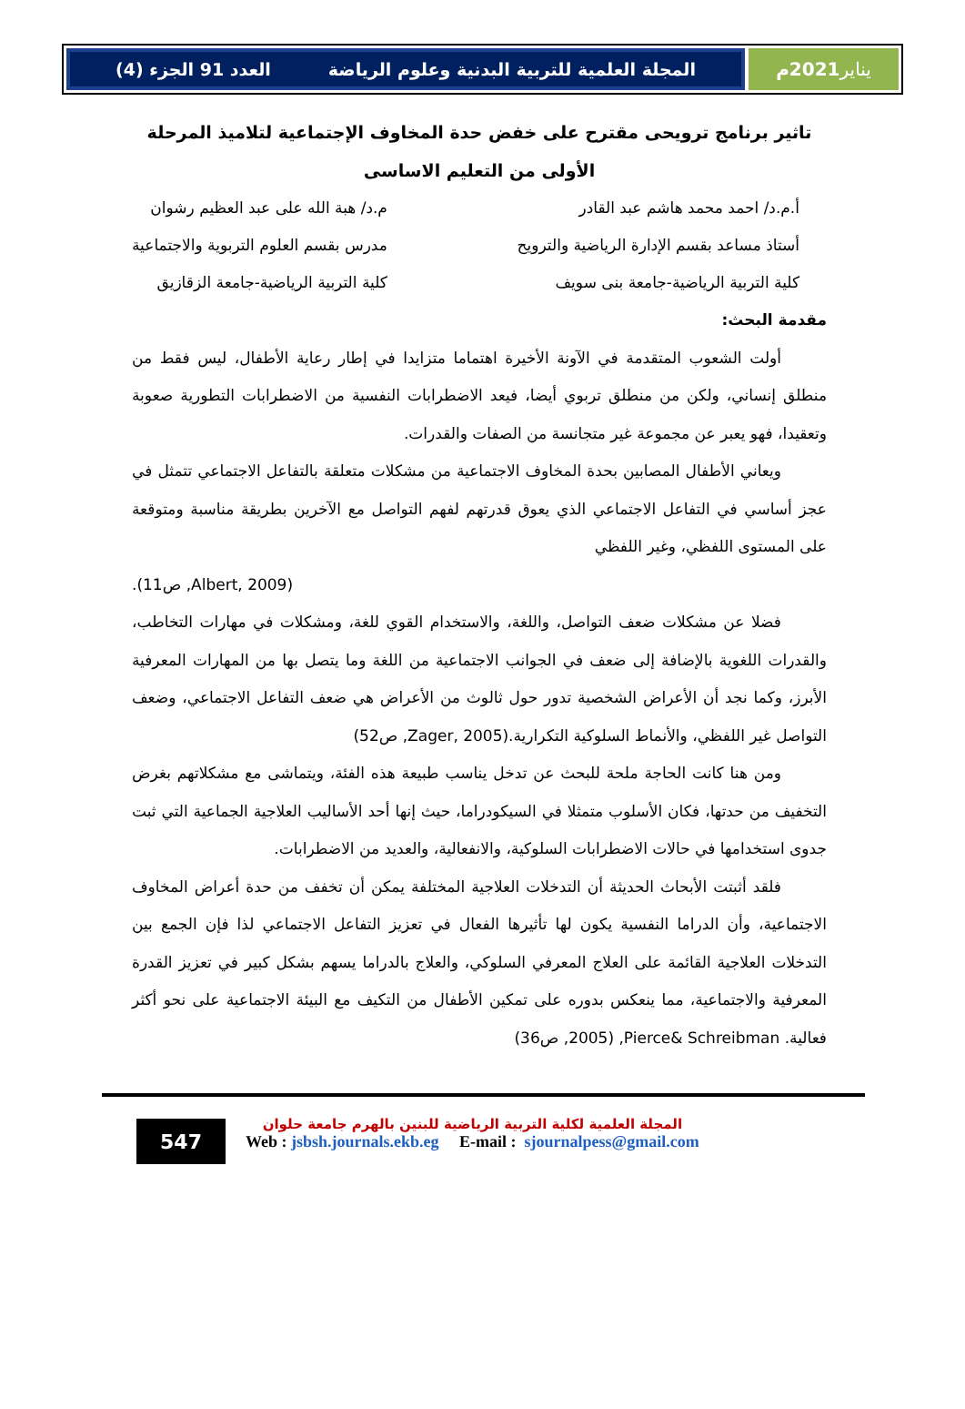يناير 2021م المجلة العلمية للتربية البدنية وعلوم الرياضة العدد 91 الجزء (4)
تاثير برنامج ترويحى مقترح على خفض حدة المخاوف الإجتماعية لتلاميذ المرحلة الأولى من التعليم الاساسى
أ.م.د/ احمد محمد هاشم عبد القادر
أستاذ مساعد بقسم الإدارة الرياضية والترويح
كلية التربية الرياضية-جامعة بنى سويف
م.د/ هبة الله على عبد العظيم رشوان
مدرس بقسم العلوم التربوية والاجتماعية
كلية التربية الرياضية-جامعة الزقازيق
مقدمة البحث:
أولت الشعوب المتقدمة في الآونة الأخيرة اهتماما متزايدا في إطار رعاية الأطفال، ليس فقط من منطلق إنساني، ولكن من منطلق تربوي أيضا، فيعد الاضطرابات النفسية من الاضطرابات التطورية صعوبة وتعقيدا، فهو يعبر عن مجموعة غير متجانسة من الصفات والقدرات.
ويعاني الأطفال المصابين بحدة المخاوف الاجتماعية من مشكلات متعلقة بالتفاعل الاجتماعي تتمثل في عجز أساسي في التفاعل الاجتماعي الذي يعوق قدرتهم لفهم التواصل مع الآخرين بطريقة مناسبة ومتوقعة على المستوى اللفظي، وغير اللفظي
(Albert, 2009, ص11).
فضلا عن مشكلات ضعف التواصل، واللغة، والاستخدام القوي للغة، ومشكلات في مهارات التخاطب، والقدرات اللغوية بالإضافة إلى ضعف في الجوانب الاجتماعية من اللغة وما يتصل بها من المهارات المعرفية الأبرز، وكما نجد أن الأعراض الشخصية تدور حول ثالوث من الأعراض هي ضعف التفاعل الاجتماعي، وضعف التواصل غير اللفظي، والأنماط السلوكية التكرارية.(Zager, 2005, ص52)
ومن هنا كانت الحاجة ملحة للبحث عن تدخل يناسب طبيعة هذه الفئة، ويتماشى مع مشكلاتهم بغرض التخفيف من حدتها، فكان الأسلوب متمثلا في السيكودراما، حيث إنها أحد الأساليب العلاجية الجماعية التي ثبت جدوى استخدامها في حالات الاضطرابات السلوكية، والانفعالية، والعديد من الاضطرابات.
فلقد أثبتت الأبحاث الحديثة أن التدخلات العلاجية المختلفة يمكن أن تخفف من حدة أعراض المخاوف الاجتماعية، وأن الدراما النفسية يكون لها تأثيرها الفعال في تعزيز التفاعل الاجتماعي لذا فإن الجمع بين التدخلات العلاجية القائمة على العلاج المعرفي السلوكي، والعلاج بالدراما يسهم بشكل كبير في تعزيز القدرة المعرفية والاجتماعية، مما ينعكس بدوره على تمكين الأطفال من التكيف مع البيئة الاجتماعية على نحو أكثر فعالية. Pierce& Schreibman, (2005, ص36)
547
المجلة العلمية لكلية التربية الرياضية للبنين بالهرم جامعة حلوان
Web : jsbsh.journals.ekb.eg E-mail : sjournalpess@gmail.com